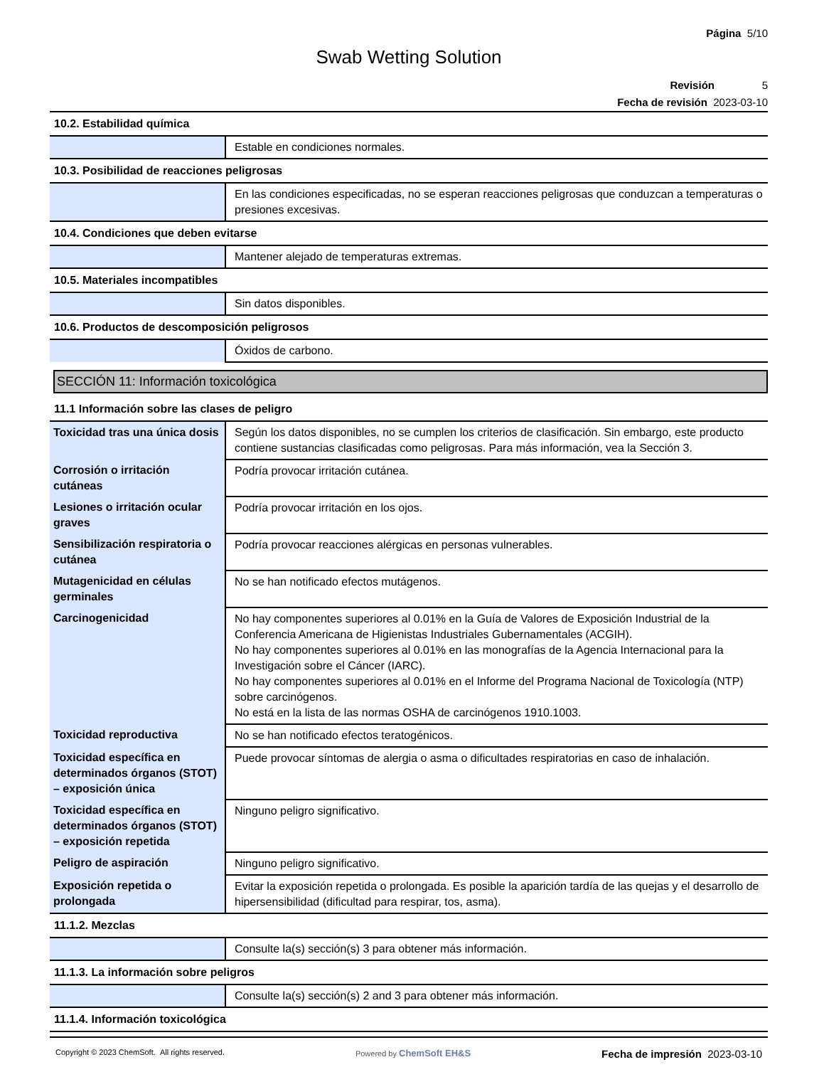Página 5/10
Swab Wetting Solution
Revisión 5
Fecha de revisión 2023-03-10
| 10.2. Estabilidad química | |
| | Estable en condiciones normales. |
| 10.3. Posibilidad de reacciones peligrosas | |
| | En las condiciones especificadas, no se esperan reacciones peligrosas que conduzcan a temperaturas o presiones excesivas. |
| 10.4. Condiciones que deben evitarse | |
| | Mantener alejado de temperaturas extremas. |
| 10.5. Materiales incompatibles | |
| | Sin datos disponibles. |
| 10.6. Productos de descomposición peligrosos | |
| | Óxidos de carbono. |
SECCIÓN 11: Información toxicológica
| 11.1 Información sobre las clases de peligro | |
| Toxicidad tras una única dosis | Según los datos disponibles, no se cumplen los criterios de clasificación. Sin embargo, este producto contiene sustancias clasificadas como peligrosas. Para más información, vea la Sección 3. |
| Corrosión o irritación cutáneas | Podría provocar irritación cutánea. |
| Lesiones o irritación ocular graves | Podría provocar irritación en los ojos. |
| Sensibilización respiratoria o cutánea | Podría provocar reacciones alérgicas en personas vulnerables. |
| Mutagenicidad en células germinales | No se han notificado efectos mutágenos. |
| Carcinogenicidad | No hay componentes superiores al 0.01% en la Guía de Valores de Exposición Industrial de la Conferencia Americana de Higienistas Industriales Gubernamentales (ACGIH). No hay componentes superiores al 0.01% en las monografías de la Agencia Internacional para la Investigación sobre el Cáncer (IARC). No hay componentes superiores al 0.01% en el Informe del Programa Nacional de Toxicología (NTP) sobre carcinógenos. No está en la lista de las normas OSHA de carcinógenos 1910.1003. |
| Toxicidad reproductiva | No se han notificado efectos teratogénicos. |
| Toxicidad específica en determinados órganos (STOT) – exposición única | Puede provocar síntomas de alergia o asma o dificultades respiratorias en caso de inhalación. |
| Toxicidad específica en determinados órganos (STOT) – exposición repetida | Ninguno peligro significativo. |
| Peligro de aspiración | Ninguno peligro significativo. |
| Exposición repetida o prolongada | Evitar la exposición repetida o prolongada. Es posible la aparición tardía de las quejas y el desarrollo de hipersensibilidad (dificultad para respirar, tos, asma). |
| 11.1.2. Mezclas | |
| | Consulte la(s) sección(s) 3 para obtener más información. |
| 11.1.3. La información sobre peligros | |
| | Consulte la(s) sección(s) 2 and 3 para obtener más información. |
| 11.1.4. Información toxicológica | |
Copyright © 2023 ChemSoft. All rights reserved. Powered by ChemSoft EH&S Fecha de impresión 2023-03-10